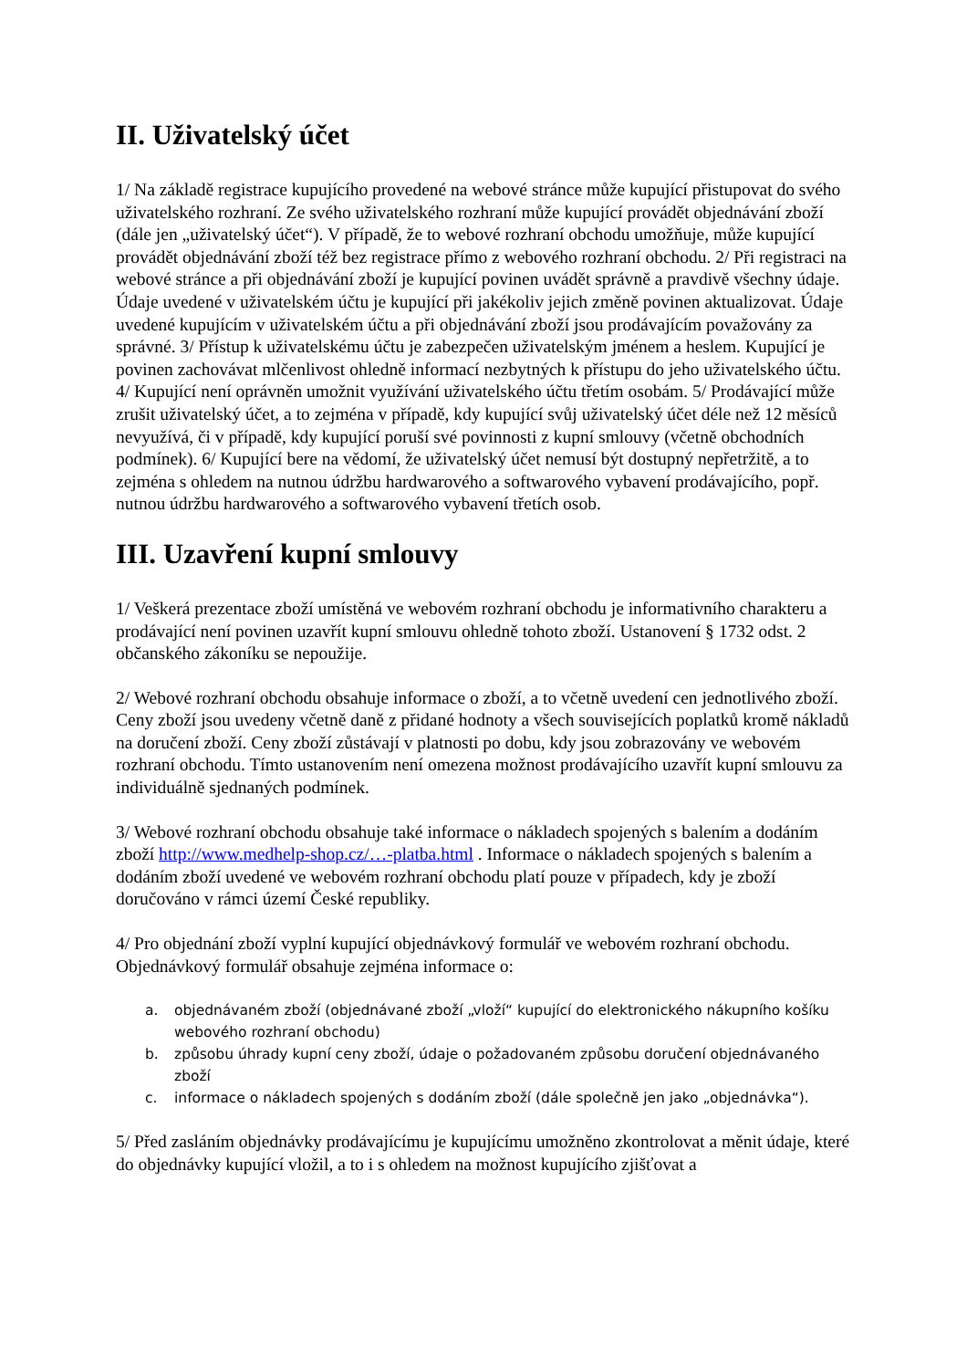II. Uživatelský účet
1/ Na základě registrace kupujícího provedené na webové stránce může kupující přistupovat do svého uživatelského rozhraní. Ze svého uživatelského rozhraní může kupující provádět objednávání zboží (dále jen „uživatelský účet“). V případě, že to webové rozhraní obchodu umožňuje, může kupující provádět objednávání zboží též bez registrace přímo z webového rozhraní obchodu. 2/ Při registraci na webové stránce a při objednávání zboží je kupující povinen uvádět správně a pravdivě všechny údaje. Údaje uvedené v uživatelském účtu je kupující při jakékoliv jejich změně povinen aktualizovat. Údaje uvedené kupujícím v uživatelském účtu a při objednávání zboží jsou prodávajícím považovány za správné. 3/ Přístup k uživatelskému účtu je zabezpečen uživatelským jménem a heslem. Kupující je povinen zachovávat mlčenlivost ohledně informací nezbytných k přístupu do jeho uživatelského účtu. 4/ Kupující není oprávněn umožnit využívání uživatelského účtu třetím osobám. 5/ Prodávající může zrušit uživatelský účet, a to zejména v případě, kdy kupující svůj uživatelský účet déle než 12 měsíců nevyužívá, či v případě, kdy kupující poruší své povinnosti z kupní smlouvy (včetně obchodních podmínek). 6/ Kupující bere na vědomí, že uživatelský účet nemusí být dostupný nepřetržitě, a to zejména s ohledem na nutnou údržbu hardwarového a softwarového vybavení prodávajícího, popř. nutnou údržbu hardwarového a softwarového vybavení třetích osob.
III. Uzavření kupní smlouvy
1/ Veškerá prezentace zboží umístěná ve webovém rozhraní obchodu je informativního charakteru a prodávající není povinen uzavřít kupní smlouvu ohledně tohoto zboží. Ustanovení § 1732 odst. 2 občanského zákoníku se nepoužije.
2/ Webové rozhraní obchodu obsahuje informace o zboží, a to včetně uvedení cen jednotlivého zboží. Ceny zboží jsou uvedeny včetně daně z přidané hodnoty a všech souvisejících poplatků kromě nákladů na doručení zboží. Ceny zboží zůstávají v platnosti po dobu, kdy jsou zobrazovány ve webovém rozhraní obchodu. Tímto ustanovením není omezena možnost prodávajícího uzavřít kupní smlouvu za individuálně sjednaných podmínek.
3/ Webové rozhraní obchodu obsahuje také informace o nákladech spojených s balením a dodáním zboží http://www.medhelp-shop.cz/…-platba.html . Informace o nákladech spojených s balením a dodáním zboží uvedené ve webovém rozhraní obchodu platí pouze v případech, kdy je zboží doručováno v rámci území České republiky.
4/ Pro objednání zboží vyplní kupující objednávkový formulář ve webovém rozhraní obchodu. Objednávkový formulář obsahuje zejména informace o:
a. objednávaném zboží (objednávané zboží „vloží“ kupující do elektronického nákupního košíku webového rozhraní obchodu)
b. způsobu úhrady kupní ceny zboží, údaje o požadovaném způsobu doručení objednávaného zboží
c. informace o nákladech spojených s dodáním zboží (dále společně jen jako „objednávka“).
5/ Před zasláním objednávky prodávajícímu je kupujícímu umožněno zkontrolovat a měnit údaje, které do objednávky kupující vložil, a to i s ohledem na možnost kupujícího zjišťovat a